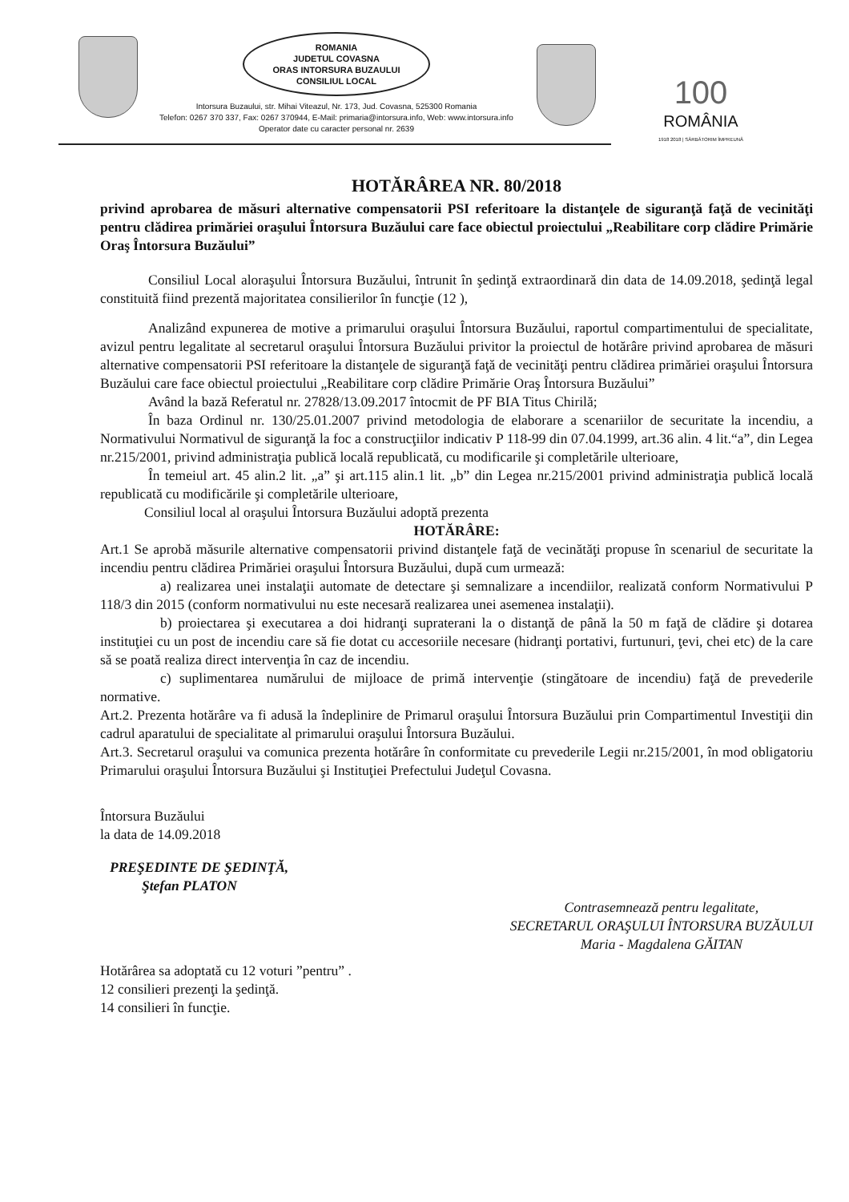ROMANIA
JUDETUL COVASNA
ORAS INTORSURA BUZAULUI
CONSILIUL LOCAL
Intorsura Buzaului, str. Mihai Viteazul, Nr. 173, Jud. Covasna, 525300 Romania
Telefon: 0267 370 337, Fax: 0267 370944, E-Mail: primaria@intorsura.info, Web: www.intorsura.info
Operator date cu caracter personal nr. 2639
100
ROMÂNIA
1918 2018 | SĂRBĂTORIM ÎMPREUNĂ
HOTĂRÂREA NR. 80/2018
privind aprobarea de măsuri alternative compensatorii PSI referitoare la distanţele de siguranţă faţă de vecinităţi pentru clădirea primăriei oraşului Întorsura Buzăului care face obiectul proiectului „Reabilitare corp clădire Primărie Oraş Întorsura Buzăului”
Consiliul Local aloraşului Întorsura Buzăului, întrunit în şedinţă extraordinară din data de 14.09.2018, şedinţă legal constituită fiind prezentă majoritatea consilierilor în funcţie (12 ),
Analizând expunerea de motive a primarului oraşului Întorsura Buzăului, raportul compartimentului de specialitate, avizul pentru legalitate al secretarul oraşului Întorsura Buzăului privitor la proiectul de hotărâre privind aprobarea de măsuri alternative compensatorii PSI referitoare la distanţele de siguranţă faţă de vecinităţi pentru clădirea primăriei oraşului Întorsura Buzăului care face obiectul proiectului „Reabilitare corp clădire Primărie Oraş Întorsura Buzăului”
Având la bază Referatul nr. 27828/13.09.2017 întocmit de PF BIA Titus Chirilă;
În baza Ordinul nr. 130/25.01.2007 privind metodologia de elaborare a scenariilor de securitate la incendiu, a Normativului Normativul de siguranţă la foc a construcţiilor indicativ P 118-99 din 07.04.1999, art.36 alin. 4 lit.“a”, din Legea nr.215/2001, privind administraţia publică locală republicată, cu modificarile şi completările ulterioare,
În temeiul art. 45 alin.2 lit. „a” şi art.115 alin.1 lit. „b” din Legea nr.215/2001 privind administraţia publică locală republicată cu modificările şi completările ulterioare,
Consiliul local al oraşului Întorsura Buzăului adoptă prezenta
HOTĂRÂRE:
Art.1 Se aprobă măsurile alternative compensatorii privind distanţele faţă de vecinătăţi propuse în scenariul de securitate la incendiu pentru clădirea Primăriei oraşului Întorsura Buzăului, după cum urmează:
a) realizarea unei instalaţii automate de detectare şi semnalizare a incendiilor, realizată conform Normativului P 118/3 din 2015 (conform normativului nu este necesară realizarea unei asemenea instalaţii).
b) proiectarea şi executarea a doi hidranţi supraterani la o distanţă de până la 50 m faţă de clădire şi dotarea instituţiei cu un post de incendiu care să fie dotat cu accesoriile necesare (hidranţi portativi, furtunuri, ţevi, chei etc) de la care să se poată realiza direct intervenţia în caz de incendiu.
c) suplimentarea numărului de mijloace de primă intervenţie (stingătoare de incendiu) faţă de prevederile normative.
Art.2. Prezenta hotărâre va fi adusă la îndeplinire de Primarul oraşului Întorsura Buzăului prin Compartimentul Investiţii din cadrul aparatului de specialitate al primarului oraşului Întorsura Buzăului.
Art.3. Secretarul oraşului va comunica prezenta hotărâre în conformitate cu prevederile Legii nr.215/2001, în mod obligatoriu Primarului oraşului Întorsura Buzăului şi Instituţiei Prefectului Judeţul Covasna.
Întorsura Buzăului
la data de 14.09.2018
PREŞEDINTE DE ŞEDINŢĂ,
Ştefan PLATON
Contrasemnează pentru legalitate,
SECRETARUL ORAŞULUI ÎNTORSURA BUZĂULUI
Maria - Magdalena GĂITAN
Hotărârea sa adoptată cu 12 voturi ”pentru” .
12 consilieri prezenţi la şedinţă.
14 consilieri în funcţie.